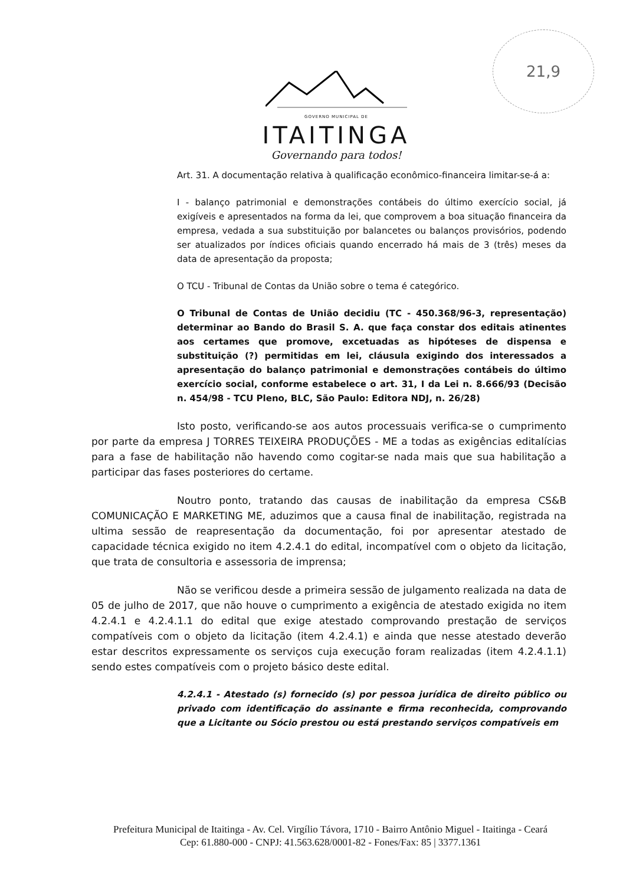21,9
GOVERNO MUNICIPAL DE
ITAITINGA
Governando para todos!
Art. 31. A documentação relativa à qualificação econômico-financeira limitar-se-á a:
I - balanço patrimonial e demonstrações contábeis do último exercício social, já exigíveis e apresentados na forma da lei, que comprovem a boa situação financeira da empresa, vedada a sua substituição por balancetes ou balanços provisórios, podendo ser atualizados por índices oficiais quando encerrado há mais de 3 (três) meses da data de apresentação da proposta;
O TCU - Tribunal de Contas da União sobre o tema é categórico.
O Tribunal de Contas de União decidiu (TC - 450.368/96-3, representação) determinar ao Bando do Brasil S. A. que faça constar dos editais atinentes aos certames que promove, excetuadas as hipóteses de dispensa e substituição (?) permitidas em lei, cláusula exigindo dos interessados a apresentação do balanço patrimonial e demonstrações contábeis do último exercício social, conforme estabelece o art. 31, I da Lei n. 8.666/93 (Decisão n. 454/98 - TCU Pleno, BLC, São Paulo: Editora NDJ, n. 26/28)
Isto posto, verificando-se aos autos processuais verifica-se o cumprimento por parte da empresa J TORRES TEIXEIRA PRODUÇÕES - ME a todas as exigências editalícias para a fase de habilitação não havendo como cogitar-se nada mais que sua habilitação a participar das fases posteriores do certame.
Noutro ponto, tratando das causas de inabilitação da empresa CS&B COMUNICAÇÃO E MARKETING ME, aduzimos que a causa final de inabilitação, registrada na ultima sessão de reapresentação da documentação, foi por apresentar atestado de capacidade técnica exigido no item 4.2.4.1 do edital, incompatível com o objeto da licitação, que trata de consultoria e assessoria de imprensa;
Não se verificou desde a primeira sessão de julgamento realizada na data de 05 de julho de 2017, que não houve o cumprimento a exigência de atestado exigida no item 4.2.4.1 e 4.2.4.1.1 do edital que exige atestado comprovando prestação de serviços compatíveis com o objeto da licitação (item 4.2.4.1) e ainda que nesse atestado deverão estar descritos expressamente os serviços cuja execução foram realizadas (item 4.2.4.1.1) sendo estes compatíveis com o projeto básico deste edital.
4.2.4.1 - Atestado (s) fornecido (s) por pessoa jurídica de direito público ou privado com identificação do assinante e firma reconhecida, comprovando que a Licitante ou Sócio prestou ou está prestando serviços compatíveis em
Prefeitura Municipal de Itaitinga - Av. Cel. Virgílio Távora, 1710 - Bairro Antônio Miguel - Itaitinga - Ceará
Cep: 61.880-000 - CNPJ: 41.563.628/0001-82 - Fones/Fax: 85 | 3377.1361